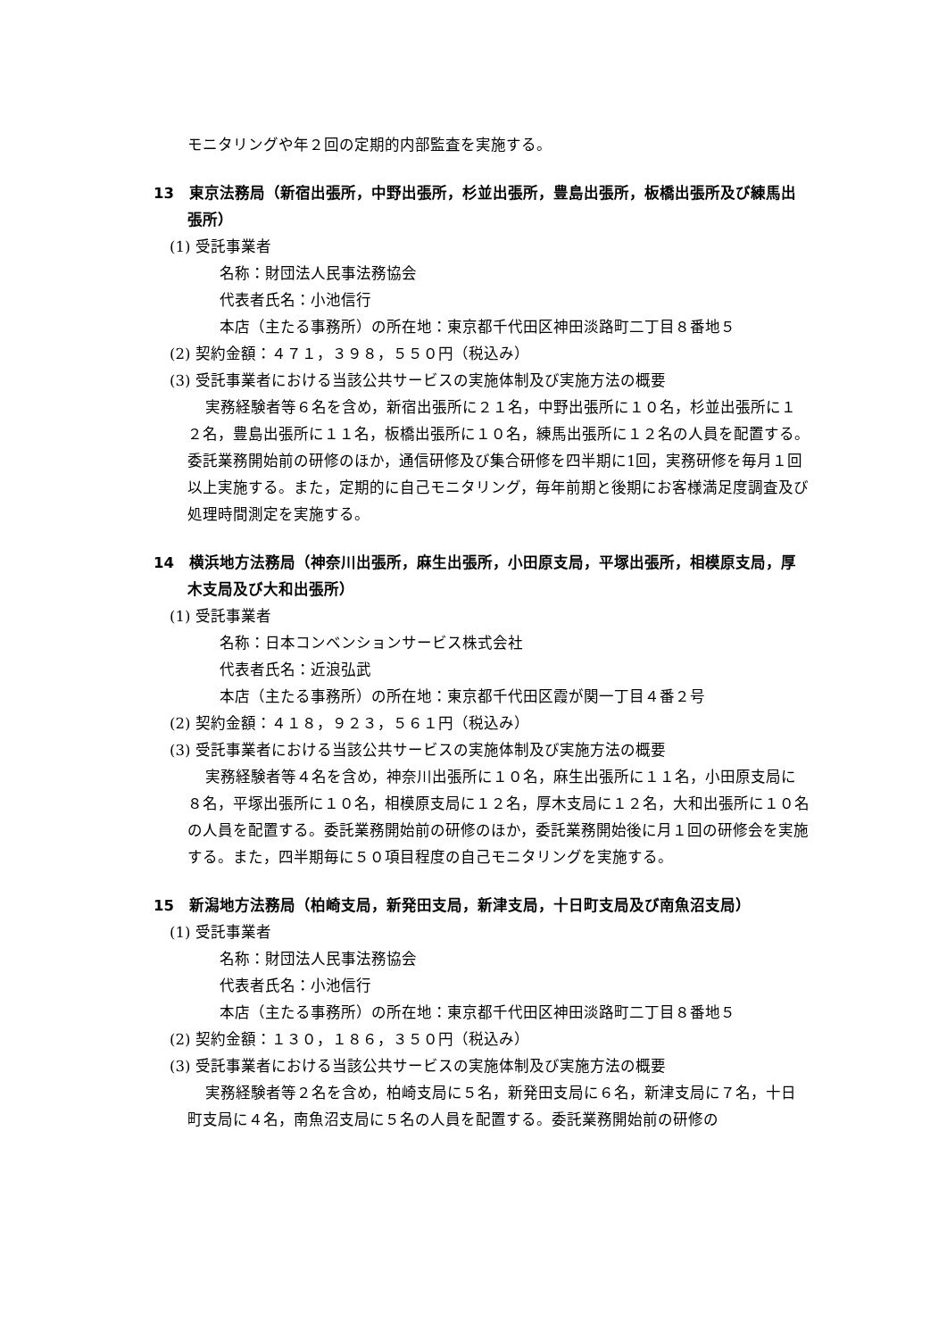モニタリングや年２回の定期的内部監査を実施する。
13　東京法務局（新宿出張所，中野出張所，杉並出張所，豊島出張所，板橋出張所及び練馬出張所）
(1) 受託事業者
名称：財団法人民事法務協会
代表者氏名：小池信行
本店（主たる事務所）の所在地：東京都千代田区神田淡路町二丁目８番地５
(2) 契約金額：４７１，３９８，５５０円（税込み）
(3) 受託事業者における当該公共サービスの実施体制及び実施方法の概要
実務経験者等６名を含め，新宿出張所に２１名，中野出張所に１０名，杉並出張所に１２名，豊島出張所に１１名，板橋出張所に１０名，練馬出張所に１２名の人員を配置する。委託業務開始前の研修のほか，通信研修及び集合研修を四半期に1回，実務研修を毎月１回以上実施する。また，定期的に自己モニタリング，毎年前期と後期にお客様満足度調査及び処理時間測定を実施する。
14　横浜地方法務局（神奈川出張所，麻生出張所，小田原支局，平塚出張所，相模原支局，厚木支局及び大和出張所）
(1) 受託事業者
名称：日本コンベンションサービス株式会社
代表者氏名：近浪弘武
本店（主たる事務所）の所在地：東京都千代田区霞が関一丁目４番２号
(2) 契約金額：４１８，９２３，５６１円（税込み）
(3) 受託事業者における当該公共サービスの実施体制及び実施方法の概要
実務経験者等４名を含め，神奈川出張所に１０名，麻生出張所に１１名，小田原支局に８名，平塚出張所に１０名，相模原支局に１２名，厚木支局に１２名，大和出張所に１０名の人員を配置する。委託業務開始前の研修のほか，委託業務開始後に月１回の研修会を実施する。また，四半期毎に５０項目程度の自己モニタリングを実施する。
15　新潟地方法務局（柏崎支局，新発田支局，新津支局，十日町支局及び南魚沼支局）
(1) 受託事業者
名称：財団法人民事法務協会
代表者氏名：小池信行
本店（主たる事務所）の所在地：東京都千代田区神田淡路町二丁目８番地５
(2) 契約金額：１３０，１８６，３５０円（税込み）
(3) 受託事業者における当該公共サービスの実施体制及び実施方法の概要
実務経験者等２名を含め，柏崎支局に５名，新発田支局に６名，新津支局に７名，十日町支局に４名，南魚沼支局に５名の人員を配置する。委託業務開始前の研修の